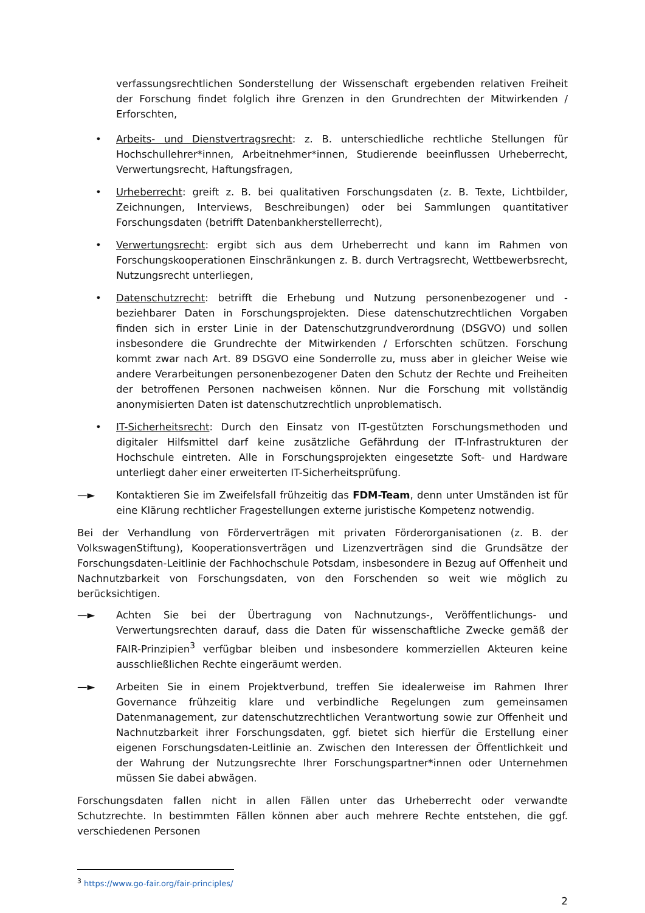verfassungsrechtlichen Sonderstellung der Wissenschaft ergebenden relativen Freiheit der Forschung findet folglich ihre Grenzen in den Grundrechten der Mitwirkenden / Erforschten,
• Arbeits- und Dienstvertragsrecht: z. B. unterschiedliche rechtliche Stellungen für Hochschullehrer*innen, Arbeitnehmer*innen, Studierende beeinflussen Urheberrecht, Verwertungsrecht, Haftungsfragen,
• Urheberrecht: greift z. B. bei qualitativen Forschungsdaten (z. B. Texte, Lichtbilder, Zeichnungen, Interviews, Beschreibungen) oder bei Sammlungen quantitativer Forschungsdaten (betrifft Datenbankherstellerrecht),
• Verwertungsrecht: ergibt sich aus dem Urheberrecht und kann im Rahmen von Forschungskooperationen Einschränkungen z. B. durch Vertragsrecht, Wettbewerbsrecht, Nutzungsrecht unterliegen,
• Datenschutzrecht: betrifft die Erhebung und Nutzung personenbezogener und -beziehbarer Daten in Forschungsprojekten. Diese datenschutzrechtlichen Vorgaben finden sich in erster Linie in der Datenschutzgrundverordnung (DSGVO) und sollen insbesondere die Grundrechte der Mitwirkenden / Erforschten schützen. Forschung kommt zwar nach Art. 89 DSGVO eine Sonderrolle zu, muss aber in gleicher Weise wie andere Verarbeitungen personenbezogener Daten den Schutz der Rechte und Freiheiten der betroffenen Personen nachweisen können. Nur die Forschung mit vollständig anonymisierten Daten ist datenschutzrechtlich unproblematisch.
• IT-Sicherheitsrecht: Durch den Einsatz von IT-gestützten Forschungsmethoden und digitaler Hilfsmittel darf keine zusätzliche Gefährdung der IT-Infrastrukturen der Hochschule eintreten. Alle in Forschungsprojekten eingesetzte Soft- und Hardware unterliegt daher einer erweiterten IT-Sicherheitsprüfung.
—► Kontaktieren Sie im Zweifelsfall frühzeitig das FDM-Team, denn unter Umständen ist für eine Klärung rechtlicher Fragestellungen externe juristische Kompetenz notwendig.
Bei der Verhandlung von Förderverträgen mit privaten Förderorganisationen (z. B. der VolkswagenStiftung), Kooperationsverträgen und Lizenzverträgen sind die Grundsätze der Forschungsdaten-Leitlinie der Fachhochschule Potsdam, insbesondere in Bezug auf Offenheit und Nachnutzbarkeit von Forschungsdaten, von den Forschenden so weit wie möglich zu berücksichtigen.
—► Achten Sie bei der Übertragung von Nachnutzungs-, Veröffentlichungs- und Verwertungsrechten darauf, dass die Daten für wissenschaftliche Zwecke gemäß der FAIR-Prinzipien<sup>3</sup> verfügbar bleiben und insbesondere kommerziellen Akteuren keine ausschließlichen Rechte eingeräumt werden.
—► Arbeiten Sie in einem Projektverbund, treffen Sie idealerweise im Rahmen Ihrer Governance frühzeitig klare und verbindliche Regelungen zum gemeinsamen Datenmanagement, zur datenschutzrechtlichen Verantwortung sowie zur Offenheit und Nachnutzbarkeit ihrer Forschungsdaten, ggf. bietet sich hierfür die Erstellung einer eigenen Forschungsdaten-Leitlinie an. Zwischen den Interessen der Öffentlichkeit und der Wahrung der Nutzungsrechte Ihrer Forschungspartner*innen oder Unternehmen müssen Sie dabei abwägen.
Forschungsdaten fallen nicht in allen Fällen unter das Urheberrecht oder verwandte Schutzrechte. In bestimmten Fällen können aber auch mehrere Rechte entstehen, die ggf. verschiedenen Personen
<sup>3</sup> https://www.go-fair.org/fair-principles/
2